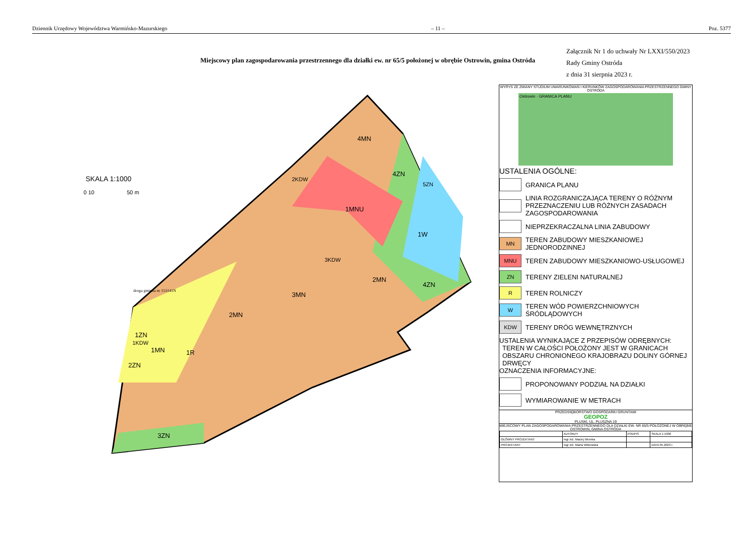Dziennik Urzędowy Województwa Warmińsko-Mazurskiego – 11 – Poz. 5377
Załącznik Nr 1 do uchwały Nr LXXI/550/2023
Rady Gminy Ostróda
z dnia 31 sierpnia 2023 r.
Miejscowy plan zagospodarowania przestrzennego dla działki ew. nr 65/5 położonej w obrębie Ostrowin, gmina Ostróda
SKALA 1:1000
0 10
50 m
4MN
1MNU
1W
4ZN
2MN
3MN
2MN
4ZN
1MN
1R
1ZN
1KDW
2ZN
3ZN
3KDW
2KDW
5ZN
droga gminna nr 153141N
WYRYS ZE ZMIANY STUDIUM UWARUNKOWAŃ I KIERUNKÓW ZAGOSPODAROWANIA PRZESTRZENNEGO GMINY OSTRÓDA
Ostrowin · GRANICA PLANU
USTALENIA OGÓLNE:
GRANICA PLANU
LINIA ROZGRANICZAJĄCA TERENY O RÓŻNYM PRZEZNACZENIU LUB RÓŻNYCH ZASADACH ZAGOSPODAROWANIA
NIEPRZEKRACZALNA LINIA ZABUDOWY
MN
TEREN ZABUDOWY MIESZKANIOWEJ JEDNORODZINNEJ
MNU
TEREN ZABUDOWY MIESZKANIOWO-USŁUGOWEJ
ZN
TERENY ZIELENI NATURALNEJ
R
TEREN ROLNICZY
W
TEREN WÓD POWIERZCHNIOWYCH ŚRÓDLĄDOWYCH
KDW
TERENY DRÓG WEWNĘTRZNYCH
USTALENIA WYNIKAJĄCE Z PRZEPISÓW ODRĘBNYCH:
TEREN W CAŁOŚCI POŁOŻONY JEST W GRANICACH OBSZARU CHRONIONEGO KRAJOBRAZU DOLINY GÓRNEJ DRWĘCY
OZNACZENIA INFORMACYJNE:
PROPONOWANY PODZIAŁ NA DZIAŁKI
WYMIAROWANIE W METRACH
PRZEDSIĘBIORSTWO GOSPODARKI GRUNTAMI
GEOPOZ
PLUSKI, UL. PLUSZNA 19
MIEJSCOWY PLAN ZAGOSPODAROWANIA PRZESTRZENNEGO DLA DZIAŁKI EW. NR 65/5 POŁOŻONEJ W OBRĘBIE OSTROWIN, GMINA OSTRÓDA
| | AUTORZY | PODPIS | SKALA 1:1000 |
| GŁÓWNY PROJEKTANT | mgr inż. Maciej Wronka | | |
| PROJEKTANT | mgr inż. Marta Witkowska | | DATA 05.2023 r. |